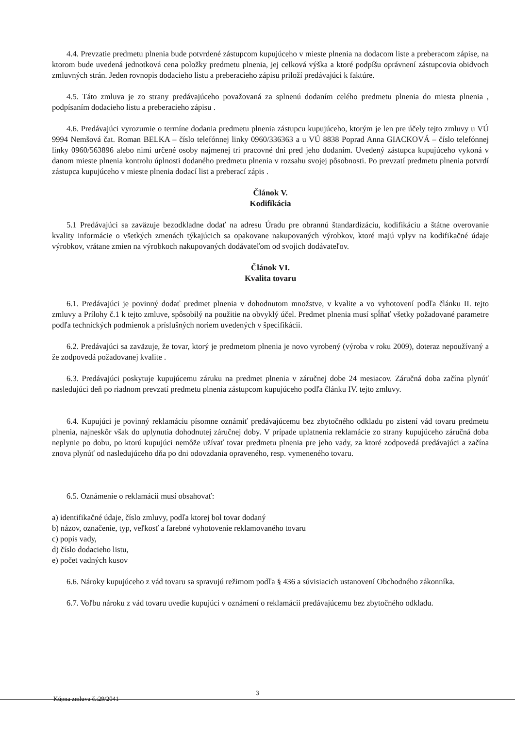4.4. Prevzatie predmetu plnenia bude potvrdené zástupcom kupujúceho v mieste plnenia na dodacom liste a preberacom zápise, na ktorom bude uvedená jednotková cena položky predmetu plnenia, jej celková výška a ktoré podpíšu oprávnení zástupcovia obidvoch zmluvných strán. Jeden rovnopis dodacieho listu a preberacieho zápisu priloží predávajúci k faktúre.
4.5. Táto zmluva je zo strany predávajúceho považovaná za splnenú dodaním celého predmetu plnenia do miesta plnenia , podpísaním dodacieho listu a preberacieho zápisu .
4.6. Predávajúci vyrozumie o termíne dodania predmetu plnenia zástupcu kupujúceho, ktorým je len pre účely tejto zmluvy u VÚ 9994 Nemšová čat. Roman BELKA – číslo telefónnej linky 0960/336363 a u VÚ 8838 Poprad Anna GIACKOVÁ – číslo telefónnej linky 0960/563896 alebo nimi určené osoby najmenej tri pracovné dni pred jeho dodaním. Uvedený zástupca kupujúceho vykoná v danom mieste plnenia kontrolu úplnosti dodaného predmetu plnenia v rozsahu svojej pôsobnosti. Po prevzatí predmetu plnenia potvrdí zástupca kupujúceho v mieste plnenia dodací list a preberací zápis .
Článok V.
Kodifikácia
5.1 Predávajúci sa zaväzuje bezodkladne dodať na adresu Úradu pre obrannú štandardizáciu, kodifikáciu a štátne overovanie kvality informácie o všetkých zmenách týkajúcich sa opakovane nakupovaných výrobkov, ktoré majú vplyv na kodifikačné údaje výrobkov, vrátane zmien na výrobkoch nakupovaných dodávateľom od svojich dodávateľov.
Článok VI.
Kvalita tovaru
6.1. Predávajúci je povinný dodať predmet plnenia v dohodnutom množstve, v kvalite a vo vyhotovení podľa článku II. tejto zmluvy a Prílohy č.1 k tejto zmluve, spôsobilý na použitie na obvyklý účel. Predmet plnenia musí spĺňať všetky požadované parametre podľa technických podmienok a príslušných noriem uvedených v špecifikácii.
6.2. Predávajúci sa zaväzuje, že tovar, ktorý je predmetom plnenia je novo vyrobený (výroba v roku 2009), doteraz nepoužívaný a že zodpovedá požadovanej kvalite .
6.3. Predávajúci poskytuje kupujúcemu záruku na predmet plnenia v záručnej dobe 24 mesiacov. Záručná doba začína plynúť nasledujúci deň po riadnom prevzatí predmetu plnenia zástupcom kupujúceho podľa článku IV. tejto zmluvy.
6.4. Kupujúci je povinný reklamáciu písomne oznámiť predávajúcemu bez zbytočného odkladu po zistení vád tovaru predmetu plnenia, najneskôr však do uplynutia dohodnutej záručnej doby. V prípade uplatnenia reklamácie zo strany kupujúceho záručná doba neplynie po dobu, po ktorú kupujúci nemôže užívať tovar predmetu plnenia pre jeho vady, za ktoré zodpovedá predávajúci a začína znova plynúť od nasledujúceho dňa po dni odovzdania opraveného, resp. vymeneného tovaru.
6.5. Oznámenie o reklamácii musí obsahovať:
a) identifikačné údaje, číslo zmluvy, podľa ktorej bol tovar dodaný
b) názov, označenie, typ, veľkosť a farebné vyhotovenie reklamovaného tovaru
c) popis vady,
d) číslo dodacieho listu,
e) počet vadných kusov
6.6. Nároky kupujúceho z vád tovaru sa spravujú režimom podľa § 436 a súvisiacich ustanovení Obchodného zákonníka.
6.7. Voľbu nároku z vád tovaru uvedie kupujúci v oznámení o reklamácii predávajúcemu bez zbytočného odkladu.
3
Kúpna zmluva č.:29/2041